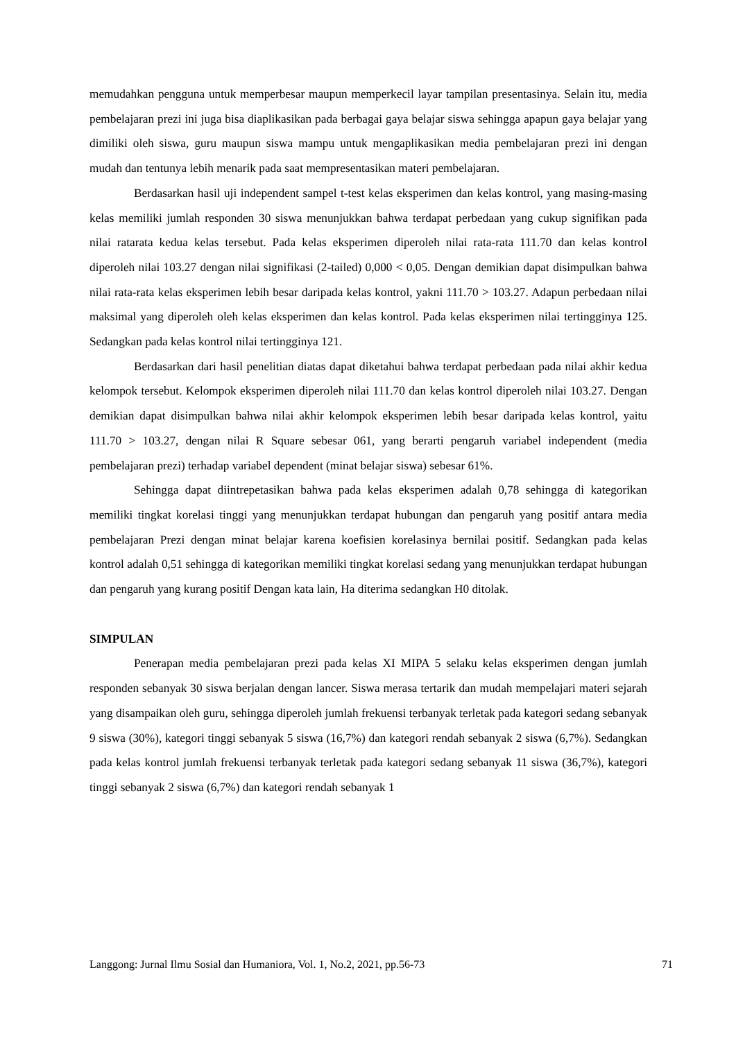memudahkan pengguna untuk memperbesar maupun memperkecil layar tampilan presentasinya. Selain itu, media pembelajaran prezi ini juga bisa diaplikasikan pada berbagai gaya belajar siswa sehingga apapun gaya belajar yang dimiliki oleh siswa, guru maupun siswa mampu untuk mengaplikasikan media pembelajaran prezi ini dengan mudah dan tentunya lebih menarik pada saat mempresentasikan materi pembelajaran.
Berdasarkan hasil uji independent sampel t-test kelas eksperimen dan kelas kontrol, yang masing-masing kelas memiliki jumlah responden 30 siswa menunjukkan bahwa terdapat perbedaan yang cukup signifikan pada nilai ratarata kedua kelas tersebut. Pada kelas eksperimen diperoleh nilai rata-rata 111.70 dan kelas kontrol diperoleh nilai 103.27 dengan nilai signifikasi (2-tailed) 0,000 < 0,05. Dengan demikian dapat disimpulkan bahwa nilai rata-rata kelas eksperimen lebih besar daripada kelas kontrol, yakni 111.70 > 103.27. Adapun perbedaan nilai maksimal yang diperoleh oleh kelas eksperimen dan kelas kontrol. Pada kelas eksperimen nilai tertingginya 125. Sedangkan pada kelas kontrol nilai tertingginya 121.
Berdasarkan dari hasil penelitian diatas dapat diketahui bahwa terdapat perbedaan pada nilai akhir kedua kelompok tersebut. Kelompok eksperimen diperoleh nilai 111.70 dan kelas kontrol diperoleh nilai 103.27. Dengan demikian dapat disimpulkan bahwa nilai akhir kelompok eksperimen lebih besar daripada kelas kontrol, yaitu 111.70 > 103.27, dengan nilai R Square sebesar 061, yang berarti pengaruh variabel independent (media pembelajaran prezi) terhadap variabel dependent (minat belajar siswa) sebesar 61%.
Sehingga dapat diintrepetasikan bahwa pada kelas eksperimen adalah 0,78 sehingga di kategorikan memiliki tingkat korelasi tinggi yang menunjukkan terdapat hubungan dan pengaruh yang positif antara media pembelajaran Prezi dengan minat belajar karena koefisien korelasinya bernilai positif. Sedangkan pada kelas kontrol adalah 0,51 sehingga di kategorikan memiliki tingkat korelasi sedang yang menunjukkan terdapat hubungan dan pengaruh yang kurang positif Dengan kata lain, Ha diterima sedangkan H0 ditolak.
SIMPULAN
Penerapan media pembelajaran prezi pada kelas XI MIPA 5 selaku kelas eksperimen dengan jumlah responden sebanyak 30 siswa berjalan dengan lancer. Siswa merasa tertarik dan mudah mempelajari materi sejarah yang disampaikan oleh guru, sehingga diperoleh jumlah frekuensi terbanyak terletak pada kategori sedang sebanyak 9 siswa (30%), kategori tinggi sebanyak 5 siswa (16,7%) dan kategori rendah sebanyak 2 siswa (6,7%). Sedangkan pada kelas kontrol jumlah frekuensi terbanyak terletak pada kategori sedang sebanyak 11 siswa (36,7%), kategori tinggi sebanyak 2 siswa (6,7%) dan kategori rendah sebanyak 1
Langgong: Jurnal Ilmu Sosial dan Humaniora, Vol. 1, No.2, 2021, pp.56-73 71